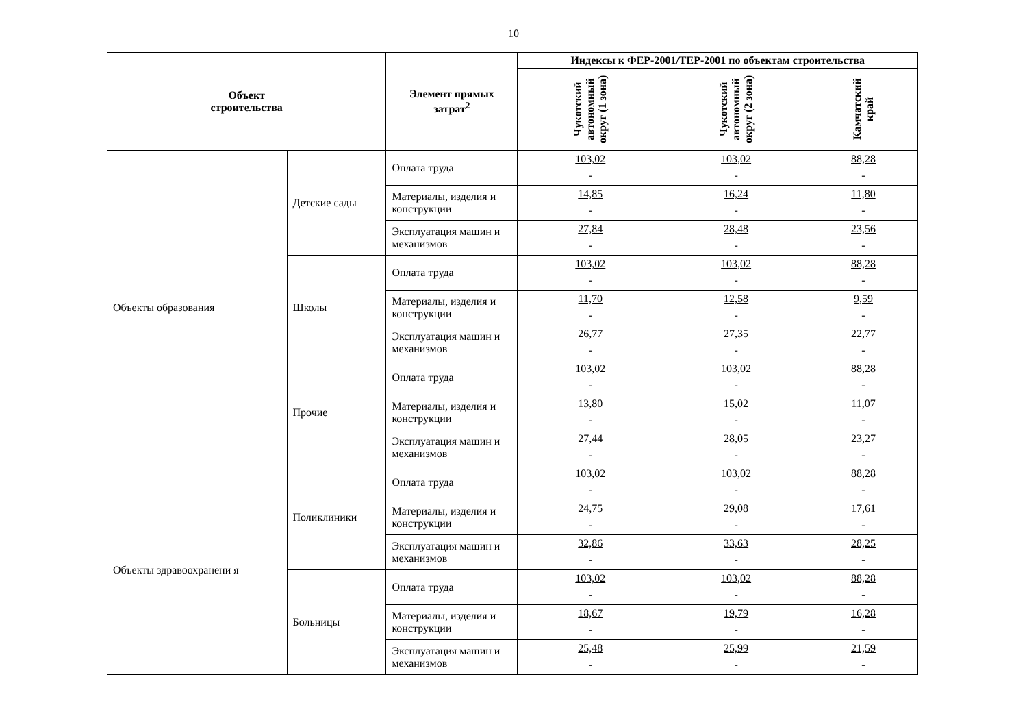10
| Объект строительства | | Элемент прямых затрат<sup>2</sup> | Индексы к ФЕР-2001/ТЕР-2001 по объектам строительства | | |
| --- | --- | --- | --- | --- | --- |
| | | | Чукотский автономный округ (1 зона) | Чукотский автономный округ (2 зона) | Камчатский край |
| Объекты образования | Детские сады | Оплата труда | 103,02 - | 103,02 - | 88,28 - |
| | | Материалы, изделия и конструкции | 14,85 - | 16,24 - | 11,80 - |
| | | Эксплуатация машин и механизмов | 27,84 - | 28,48 - | 23,56 - |
| | Школы | Оплата труда | 103,02 - | 103,02 - | 88,28 - |
| | | Материалы, изделия и конструкции | 11,70 - | 12,58 - | 9,59 - |
| | | Эксплуатация машин и механизмов | 26,77 - | 27,35 - | 22,77 - |
| | Прочие | Оплата труда | 103,02 - | 103,02 - | 88,28 - |
| | | Материалы, изделия и конструкции | 13,80 - | 15,02 - | 11,07 - |
| | | Эксплуатация машин и механизмов | 27,44 - | 28,05 - | 23,27 - |
| Объекты здравоохранени я | Поликлиники | Оплата труда | 103,02 - | 103,02 - | 88,28 - |
| | | Материалы, изделия и конструкции | 24,75 - | 29,08 - | 17,61 - |
| | | Эксплуатация машин и механизмов | 32,86 - | 33,63 - | 28,25 - |
| | Больницы | Оплата труда | 103,02 - | 103,02 - | 88,28 - |
| | | Материалы, изделия и конструкции | 18,67 - | 19,79 - | 16,28 - |
| | | Эксплуатация машин и механизмов | 25,48 - | 25,99 - | 21,59 - |